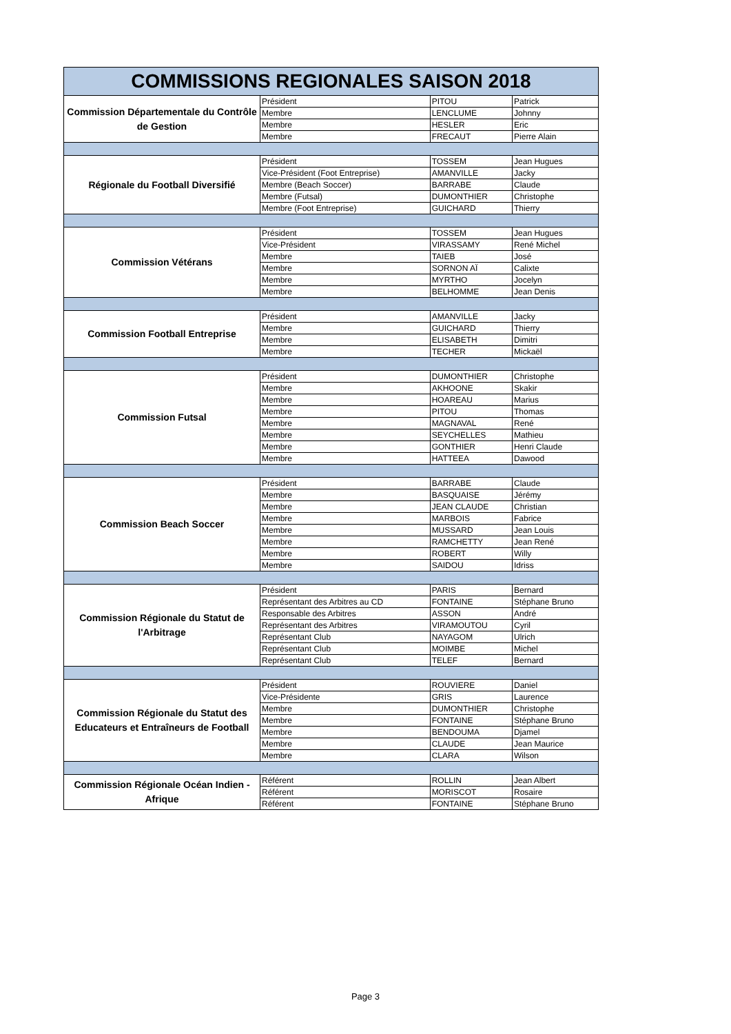| COMMISSIONS REGIONALES SAISON 2018 | | | |
| --- | --- | --- | --- |
| Commission Départementale du Contrôle de Gestion | Président | PITOU | Patrick |
| | Membre | LENCLUME | Johnny |
| | Membre | HESLER | Eric |
| | Membre | FRECAUT | Pierre Alain |
| Régionale du Football Diversifié | Président | TOSSEM | Jean Hugues |
| | Vice-Président (Foot Entreprise) | AMANVILLE | Jacky |
| | Membre (Beach Soccer) | BARRABE | Claude |
| | Membre (Futsal) | DUMONTHIER | Christophe |
| | Membre (Foot Entreprise) | GUICHARD | Thierry |
| Commission Vétérans | Président | TOSSEM | Jean Hugues |
| | Vice-Président | VIRASSAMY | René Michel |
| | Membre | TAIEB | José |
| | Membre | SORNON AÏ | Calixte |
| | Membre | MYRTHO | Jocelyn |
| | Membre | BELHOMME | Jean Denis |
| Commission Football Entreprise | Président | AMANVILLE | Jacky |
| | Membre | GUICHARD | Thierry |
| | Membre | ELISABETH | Dimitri |
| | Membre | TECHER | Mickaël |
| Commission Futsal | Président | DUMONTHIER | Christophe |
| | Membre | AKHOONE | Skakir |
| | Membre | HOAREAU | Marius |
| | Membre | PITOU | Thomas |
| | Membre | MAGNAVAL | René |
| | Membre | SEYCHELLES | Mathieu |
| | Membre | GONTHIER | Henri Claude |
| | Membre | HATTEEA | Dawood |
| Commission Beach Soccer | Président | BARRABE | Claude |
| | Membre | BASQUAISE | Jérémy |
| | Membre | JEAN CLAUDE | Christian |
| | Membre | MARBOIS | Fabrice |
| | Membre | MUSSARD | Jean Louis |
| | Membre | RAMCHETTY | Jean René |
| | Membre | ROBERT | Willy |
| | Membre | SAIDOU | Idriss |
| Commission Régionale du Statut de l'Arbitrage | Président | PARIS | Bernard |
| | Représentant des Arbitres au CD | FONTAINE | Stéphane Bruno |
| | Responsable des Arbitres | ASSON | André |
| | Représentant des Arbitres | VIRAMOUTOU | Cyril |
| | Représentant Club | NAYAGOM | Ulrich |
| | Représentant Club | MOIMBE | Michel |
| | Représentant Club | TELEF | Bernard |
| Commission Régionale du Statut des Educateurs et Entraîneurs de Football | Président | ROUVIERE | Daniel |
| | Vice-Présidente | GRIS | Laurence |
| | Membre | DUMONTHIER | Christophe |
| | Membre | FONTAINE | Stéphane Bruno |
| | Membre | BENDOUMA | Djamel |
| | Membre | CLAUDE | Jean Maurice |
| | Membre | CLARA | Wilson |
| Commission Régionale Océan Indien - Afrique | Référent | ROLLIN | Jean Albert |
| | Référent | MORISCOT | Rosaire |
| | Référent | FONTAINE | Stéphane Bruno |
Page 3